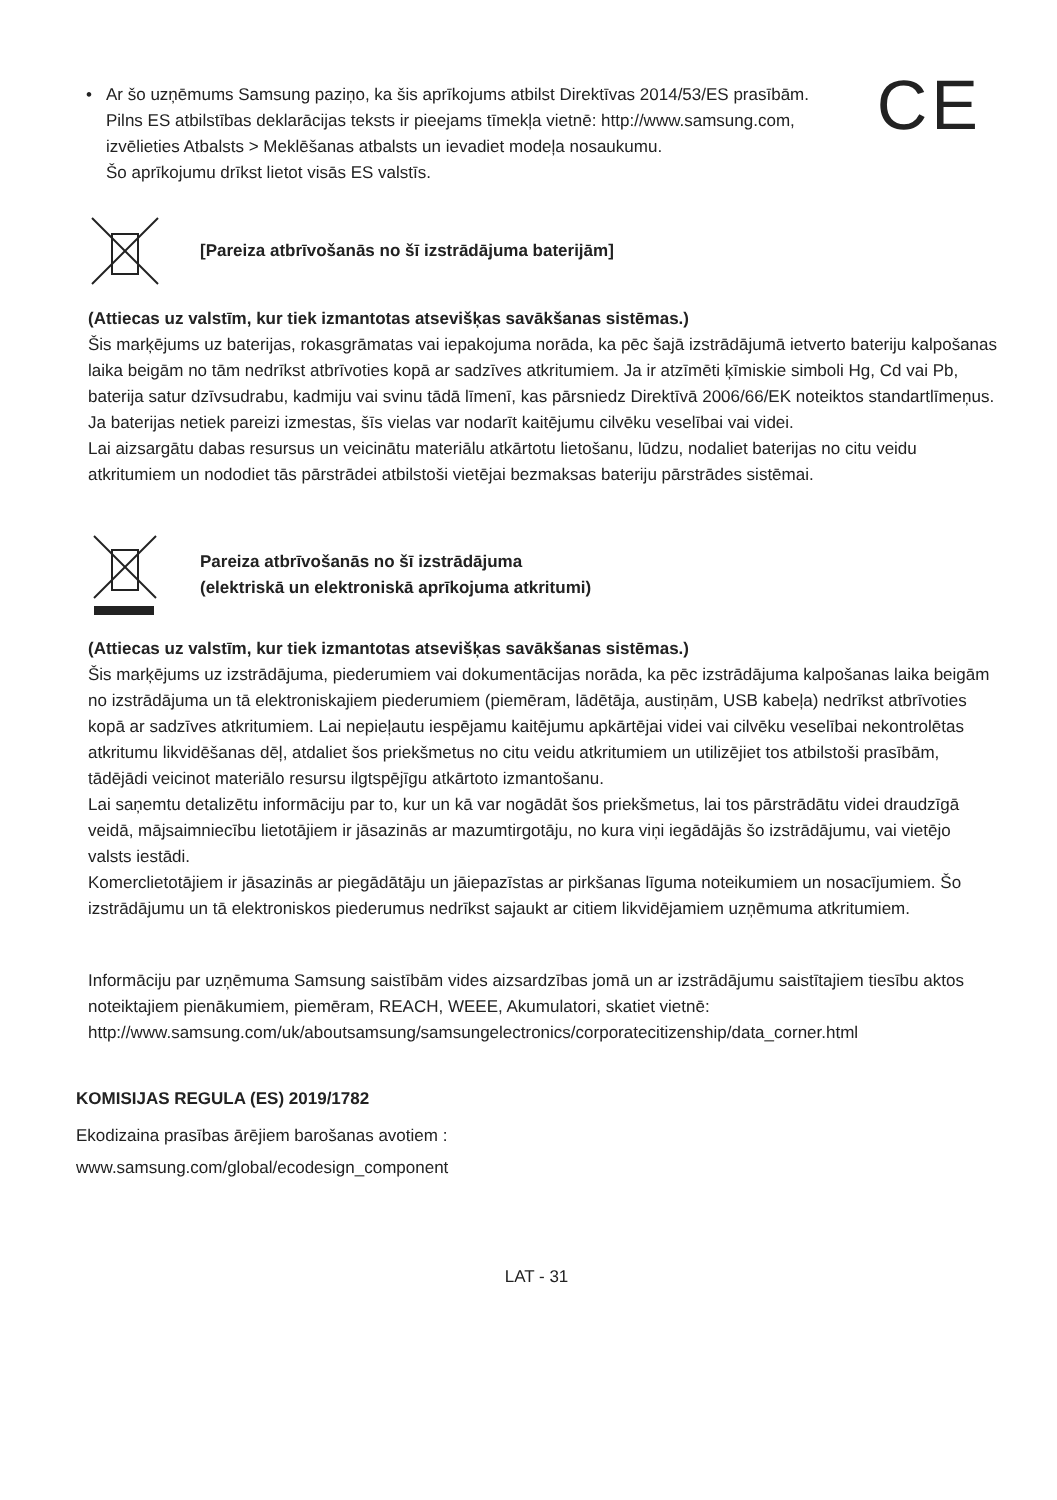CE
• Ar šo uzņēmums Samsung paziņo, ka šis aprīkojums atbilst Direktīvas 2014/53/ES prasībām.
Pilns ES atbilstības deklarācijas teksts ir pieejams tīmekļa vietnē: http://www.samsung.com, izvēlieties Atbalsts > Meklēšanas atbalsts un ievadiet modeļa nosaukumu.
Šo aprīkojumu drīkst lietot visās ES valstīs.
[Pareiza atbrīvošanās no šī izstrādājuma baterijām]
(Attiecas uz valstīm, kur tiek izmantotas atsevišķas savākšanas sistēmas.)
Šis marķējums uz baterijas, rokasgrāmatas vai iepakojuma norāda, ka pēc šajā izstrādājumā ietverto bateriju kalpošanas laika beigām no tām nedrīkst atbrīvoties kopā ar sadzīves atkritumiem. Ja ir atzīmēti ķīmiskie simboli Hg, Cd vai Pb, baterija satur dzīvsudrabu, kadmiju vai svinu tādā līmenī, kas pārsniedz Direktīvā 2006/66/EK noteiktos standartlīmeņus. Ja baterijas netiek pareizi izmestas, šīs vielas var nodarīt kaitējumu cilvēku veselībai vai videi.
Lai aizsargātu dabas resursus un veicinātu materiālu atkārtotu lietošanu, lūdzu, nodaliet baterijas no citu veidu atkritumiem un nododiet tās pārstrādei atbilstoši vietējai bezmaksas bateriju pārstrādes sistēmai.
Pareiza atbrīvošanās no šī izstrādājuma
(elektriskā un elektroniskā aprīkojuma atkritumi)
(Attiecas uz valstīm, kur tiek izmantotas atsevišķas savākšanas sistēmas.)
Šis marķējums uz izstrādājuma, piederumiem vai dokumentācijas norāda, ka pēc izstrādājuma kalpošanas laika beigām no izstrādājuma un tā elektroniskajiem piederumiem (piemēram, lādētāja, austiņām, USB kabeļa) nedrīkst atbrīvoties kopā ar sadzīves atkritumiem. Lai nepieļautu iespējamu kaitējumu apkārtējai videi vai cilvēku veselībai nekontrolētas atkritumu likvidēšanas dēļ, atdaliet šos priekšmetus no citu veidu atkritumiem un utilizējiet tos atbilstoši prasībām, tādējādi veicinot materiālo resursu ilgtspējīgu atkārtoto izmantošanu.
Lai saņemtu detalizētu informāciju par to, kur un kā var nogādāt šos priekšmetus, lai tos pārstrādātu videi draudzīgā veidā, mājsaimniecību lietotājiem ir jāsazinās ar mazumtirgotāju, no kura viņi iegādājās šo izstrādājumu, vai vietējo valsts iestādi.
Komerclietotājiem ir jāsazinās ar piegādātāju un jāiepazīstas ar pirkšanas līguma noteikumiem un nosacījumiem. Šo izstrādājumu un tā elektroniskos piederumus nedrīkst sajaukt ar citiem likvidējamiem uzņēmuma atkritumiem.
Informāciju par uzņēmuma Samsung saistībām vides aizsardzības jomā un ar izstrādājumu saistītajiem tiesību aktos noteiktajiem pienākumiem, piemēram, REACH, WEEE, Akumulatori, skatiet vietnē: http://www.samsung.com/uk/aboutsamsung/samsungelectronics/corporatecitizenship/data_corner.html
KOMISIJAS REGULA (ES) 2019/1782
Ekodizaina prasības ārējiem barošanas avotiem :
www.samsung.com/global/ecodesign_component
LAT - 31